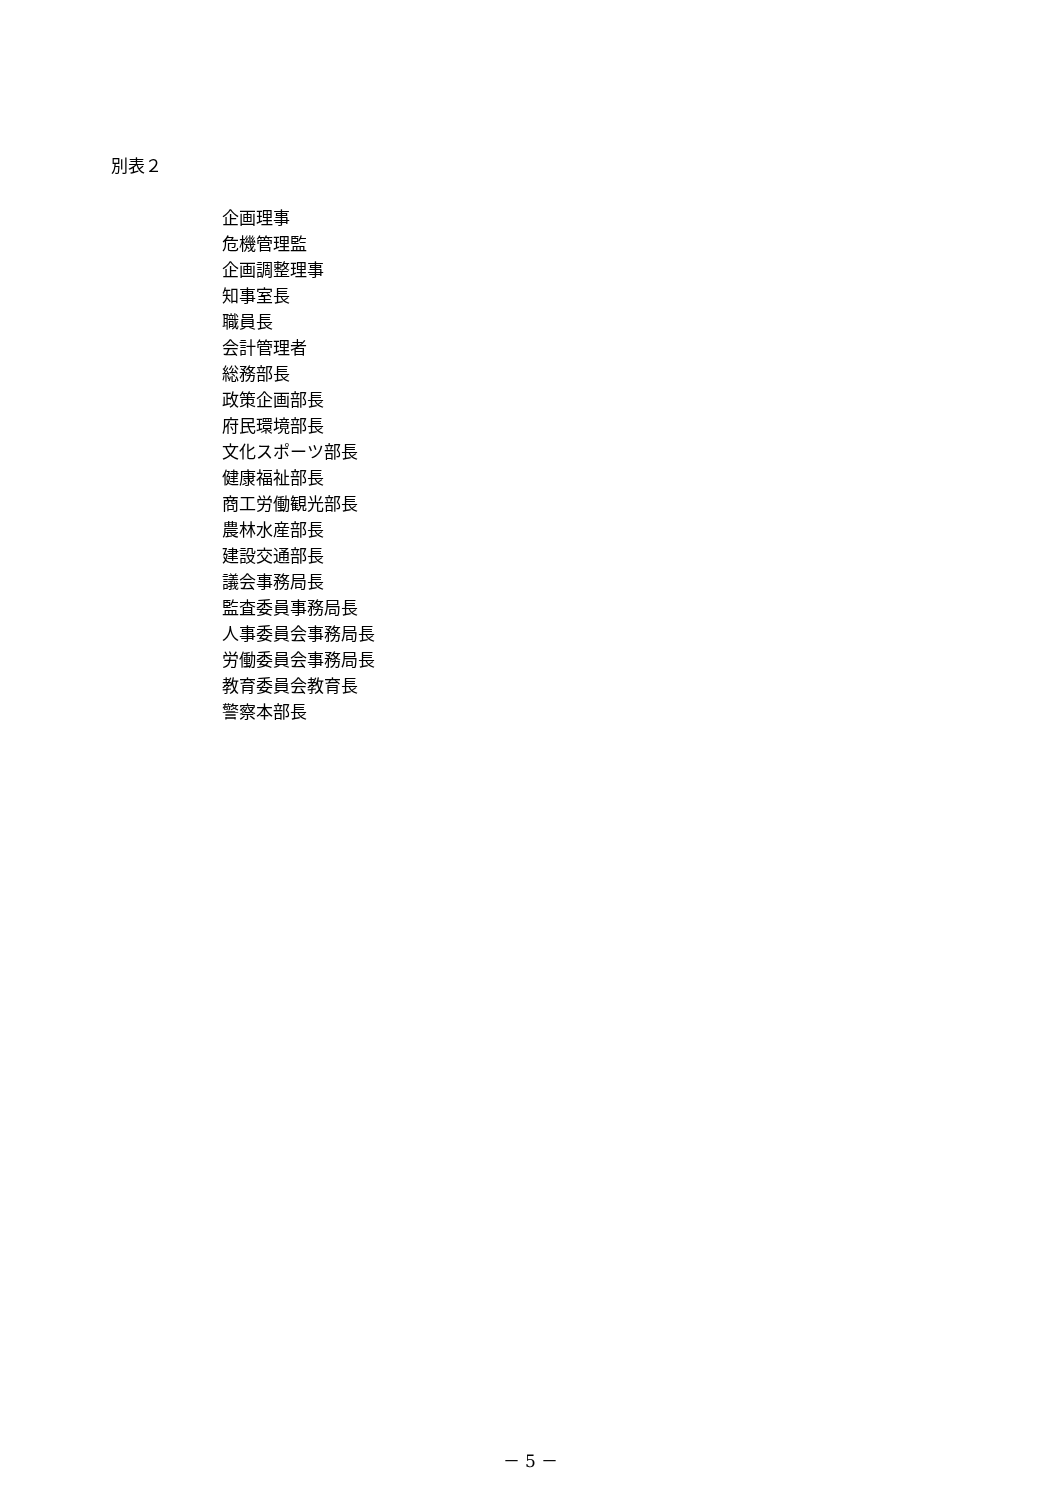別表２
企画理事
危機管理監
企画調整理事
知事室長
職員長
会計管理者
総務部長
政策企画部長
府民環境部長
文化スポーツ部長
健康福祉部長
商工労働観光部長
農林水産部長
建設交通部長
議会事務局長
監査委員事務局長
人事委員会事務局長
労働委員会事務局長
教育委員会教育長
警察本部長
－ 5 －